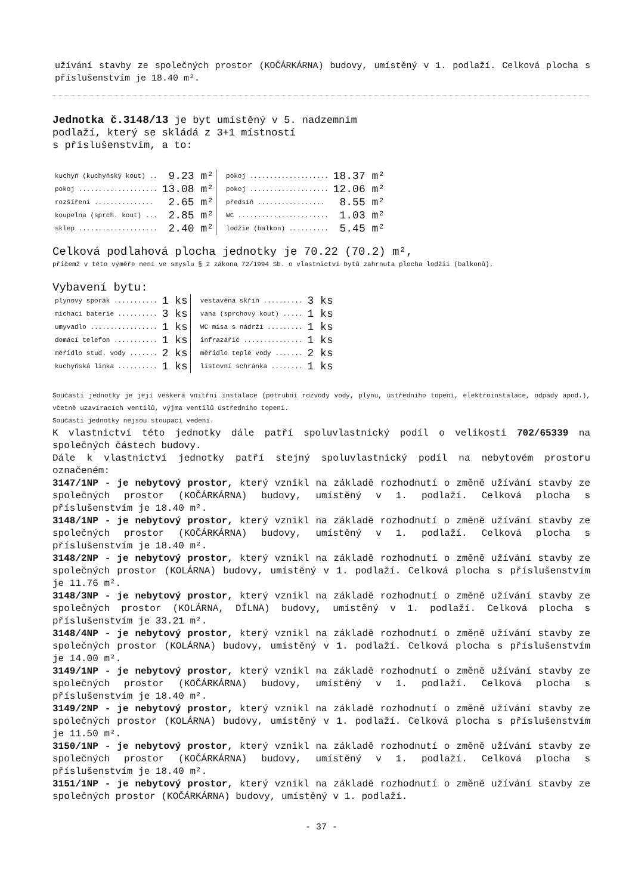užívání stavby ze společných prostor (KOČÁRKÁRNA) budovy, umístěný v 1. podlaží. Celková plocha s příslušenstvím je 18.40 m².
Jednotka č.3148/13 je byt umístěný v 5. nadzemním
podlaží, který se skládá z 3+1 místností
s příslušenstvím, a to:
| kuchyň (kuchyňský kout) .. | 9.23 m² | pokoj .................... | 18.37 m² |
| pokoj .................... | 13.08 m² | pokoj .................... | 12.06 m² |
| rozšíření ............... | 2.65 m² | předsíň ................. | 8.55 m² |
| koupelna (sprch. kout) ... | 2.85 m² | WC ....................... | 1.03 m² |
| sklep .................... | 2.40 m² | lodžie (balkon) .......... | 5.45 m² |
Celková podlahová plocha jednotky je 70.22 (70.2) m²,
přičemž v této výměře není ve smyslu § 2 zákona 72/1994 Sb. o vlastnictví bytů zahrnuta plocha lodžií (balkonů).
Vybavení bytu:
| plynový sporák ........... | 1 ks | vestavěná skříň .......... | 3 ks |
| míchací baterie .......... | 3 ks | vana (sprchový kout) ..... | 1 ks |
| umyvadlo ................. | 1 ks | WC mísa s nádrží ......... | 1 ks |
| domácí telefon ........... | 1 ks | infrazářič ............... | 1 ks |
| měřidlo stud. vody ....... | 2 ks | měřidlo teplé vody ....... | 2 ks |
| kuchyňská linka .......... | 1 ks | listovní schránka ........ | 1 ks |
Součástí jednotky je její veškerá vnitřní instalace (potrubní rozvody vody, plynu, ústředního topení, elektroinstalace, odpady apod.), včetně uzavíracích ventilů, výjma ventilů ústředního topení.
Součástí jednotky nejsou stoupací vedení.
K vlastnictví této jednotky dále patří spoluvlastnický podíl o velikosti 702/65339 na společných částech budovy.
Dále k vlastnictví jednotky patří stejný spoluvlastnický podíl na nebytovém prostoru označeném:
3147/1NP - je nebytový prostor, který vznikl na základě rozhodnutí o změně užívání stavby ze společných prostor (KOČÁRKÁRNA) budovy, umístěný v 1. podlaží. Celková plocha s příslušenstvím je 18.40 m².
3148/1NP - je nebytový prostor, který vznikl na základě rozhodnutí o změně užívání stavby ze společných prostor (KOČÁRKÁRNA) budovy, umístěný v 1. podlaží. Celková plocha s příslušenstvím je 18.40 m².
3148/2NP - je nebytový prostor, který vznikl na základě rozhodnutí o změně užívání stavby ze společných prostor (KOLÁRNA) budovy, umístěný v 1. podlaží. Celková plocha s příslušenstvím je 11.76 m².
3148/3NP - je nebytový prostor, který vznikl na základě rozhodnutí o změně užívání stavby ze společných prostor (KOLÁRNA, DÍLNA) budovy, umístěný v 1. podlaží. Celková plocha s příslušenstvím je 33.21 m².
3148/4NP - je nebytový prostor, který vznikl na základě rozhodnutí o změně užívání stavby ze společných prostor (KOLÁRNA) budovy, umístěný v 1. podlaží. Celková plocha s příslušenstvím je 14.00 m².
3149/1NP - je nebytový prostor, který vznikl na základě rozhodnutí o změně užívání stavby ze společných prostor (KOČÁRKÁRNA) budovy, umístěný v 1. podlaží. Celková plocha s příslušenstvím je 18.40 m².
3149/2NP - je nebytový prostor, který vznikl na základě rozhodnutí o změně užívání stavby ze společných prostor (KOLÁRNA) budovy, umístěný v 1. podlaží. Celková plocha s příslušenstvím je 11.50 m².
3150/1NP - je nebytový prostor, který vznikl na základě rozhodnutí o změně užívání stavby ze společných prostor (KOČÁRKÁRNA) budovy, umístěný v 1. podlaží. Celková plocha s příslušenstvím je 18.40 m².
3151/1NP - je nebytový prostor, který vznikl na základě rozhodnutí o změně užívání stavby ze společných prostor (KOČÁRKÁRNA) budovy, umístěný v 1. podlaží.
- 37 -